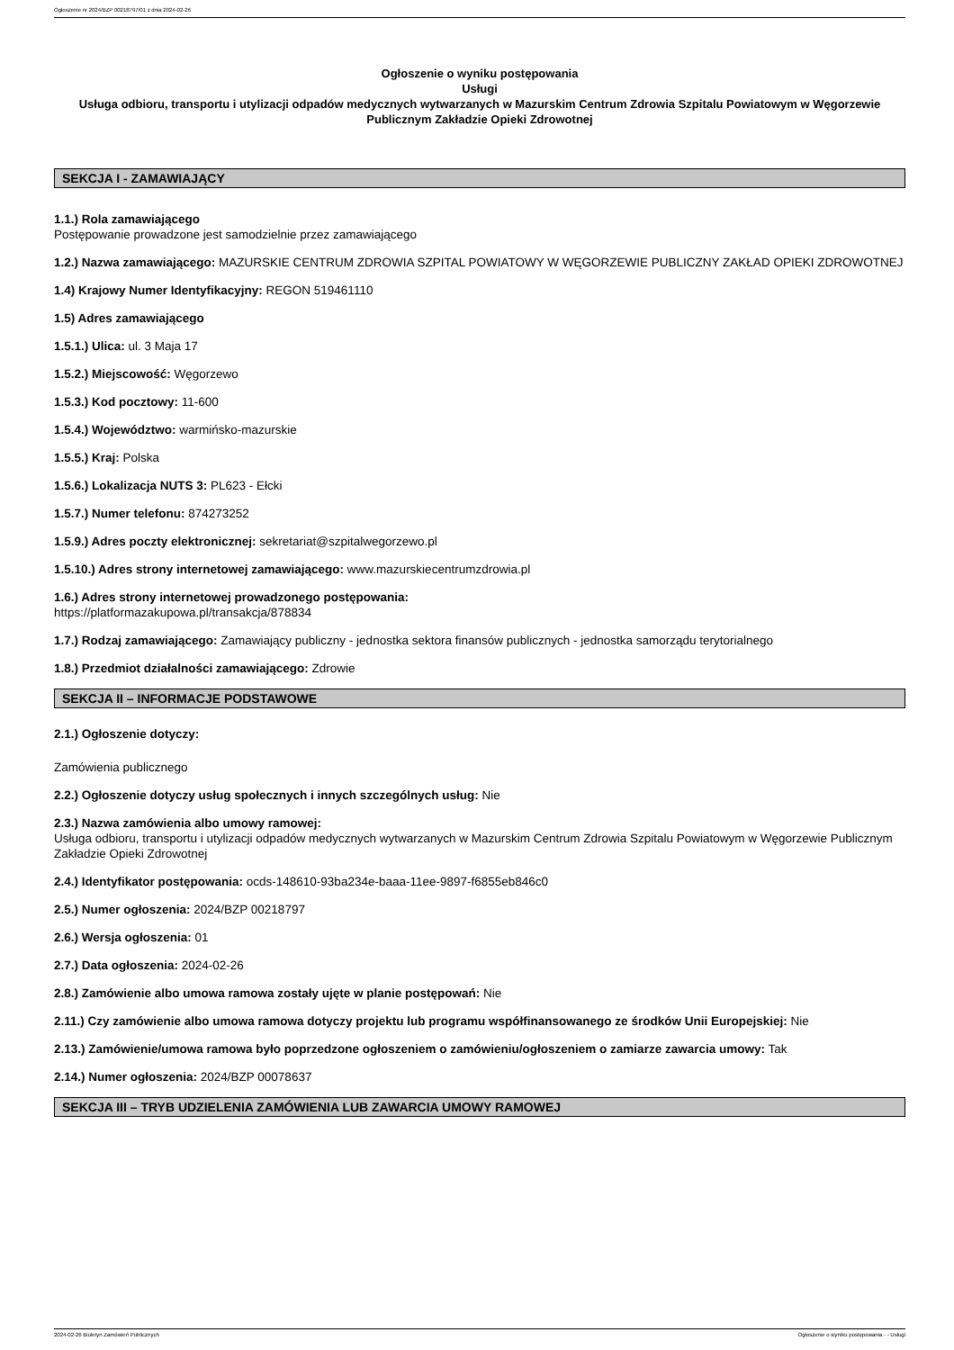Ogłoszenie nr 2024/BZP 00218797/01 z dnia 2024-02-26
Ogłoszenie o wyniku postępowania
Usługi
Usługa odbioru, transportu i utylizacji odpadów medycznych wytwarzanych w Mazurskim Centrum Zdrowia Szpitalu Powiatowym w Węgorzewie Publicznym Zakładzie Opieki Zdrowotnej
SEKCJA I - ZAMAWIAJĄCY
1.1.) Rola zamawiającego
Postępowanie prowadzone jest samodzielnie przez zamawiającego
1.2.) Nazwa zamawiającego: MAZURSKIE CENTRUM ZDROWIA SZPITAL POWIATOWY W WĘGORZEWIE PUBLICZNY ZAKŁAD OPIEKI ZDROWOTNEJ
1.4) Krajowy Numer Identyfikacyjny: REGON 519461110
1.5) Adres zamawiającego
1.5.1.) Ulica: ul. 3 Maja 17
1.5.2.) Miejscowość: Węgorzewo
1.5.3.) Kod pocztowy: 11-600
1.5.4.) Województwo: warmińsko-mazurskie
1.5.5.) Kraj: Polska
1.5.6.) Lokalizacja NUTS 3: PL623 - Ełcki
1.5.7.) Numer telefonu: 874273252
1.5.9.) Adres poczty elektronicznej: sekretariat@szpitalwegorzewo.pl
1.5.10.) Adres strony internetowej zamawiającego: www.mazurskiecentrumzdrowia.pl
1.6.) Adres strony internetowej prowadzonego postępowania:
https://platformazakupowa.pl/transakcja/878834
1.7.) Rodzaj zamawiającego: Zamawiający publiczny - jednostka sektora finansów publicznych - jednostka samorządu terytorialnego
1.8.) Przedmiot działalności zamawiającego: Zdrowie
SEKCJA II – INFORMACJE PODSTAWOWE
2.1.) Ogłoszenie dotyczy:
Zamówienia publicznego
2.2.) Ogłoszenie dotyczy usług społecznych i innych szczególnych usług: Nie
2.3.) Nazwa zamówienia albo umowy ramowej:
Usługa odbioru, transportu i utylizacji odpadów medycznych wytwarzanych w Mazurskim Centrum Zdrowia Szpitalu Powiatowym w Węgorzewie Publicznym Zakładzie Opieki Zdrowotnej
2.4.) Identyfikator postępowania: ocds-148610-93ba234e-baaa-11ee-9897-f6855eb846c0
2.5.) Numer ogłoszenia: 2024/BZP 00218797
2.6.) Wersja ogłoszenia: 01
2.7.) Data ogłoszenia: 2024-02-26
2.8.) Zamówienie albo umowa ramowa zostały ujęte w planie postępowań: Nie
2.11.) Czy zamówienie albo umowa ramowa dotyczy projektu lub programu współfinansowanego ze środków Unii Europejskiej: Nie
2.13.) Zamówienie/umowa ramowa było poprzedzone ogłoszeniem o zamówieniu/ogłoszeniem o zamiarze zawarcia umowy: Tak
2.14.) Numer ogłoszenia: 2024/BZP 00078637
SEKCJA III – TRYB UDZIELENIA ZAMÓWIENIA LUB ZAWARCIA UMOWY RAMOWEJ
2024-02-26 Biuletyn Zamówień Publicznych Ogłoszenie o wyniku postępowania - - Usługi